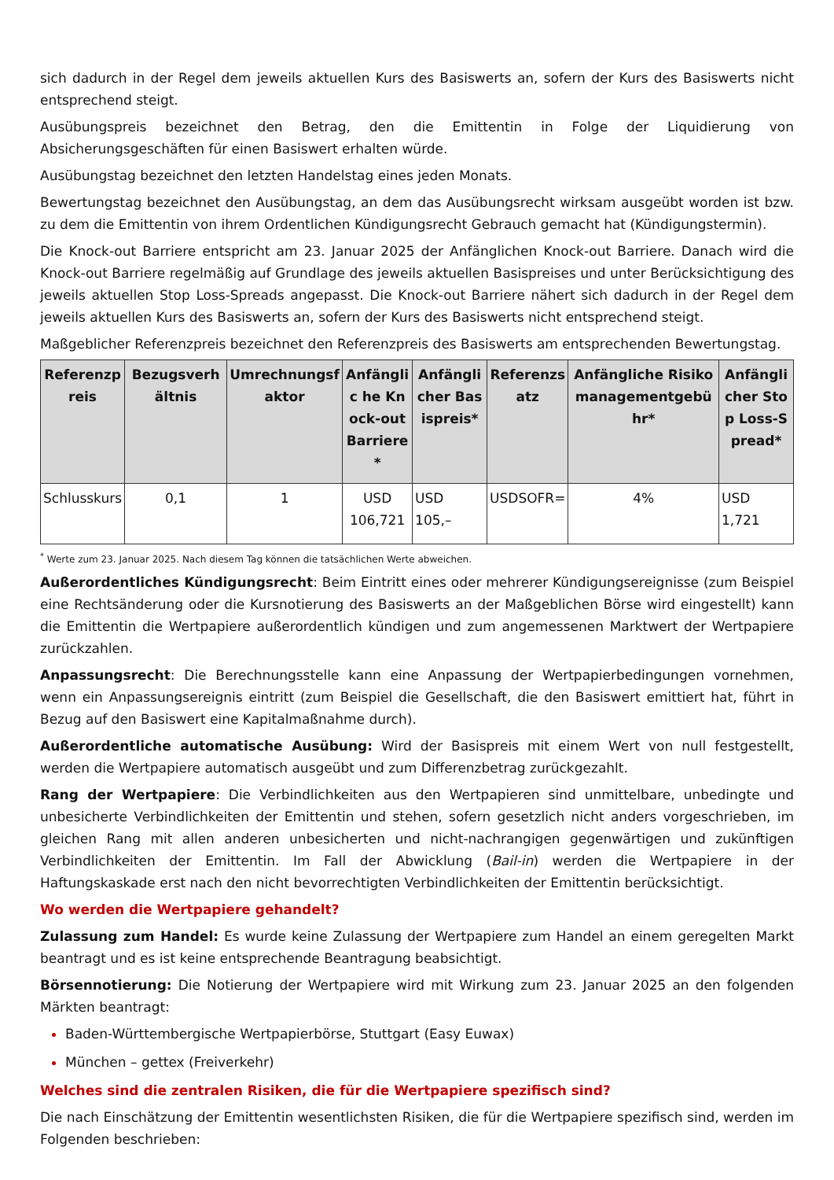sich dadurch in der Regel dem jeweils aktuellen Kurs des Basiswerts an, sofern der Kurs des Basiswerts nicht entsprechend steigt.
Ausübungspreis bezeichnet den Betrag, den die Emittentin in Folge der Liquidierung von Absicherungsgeschäften für einen Basiswert erhalten würde.
Ausübungstag bezeichnet den letzten Handelstag eines jeden Monats.
Bewertungstag bezeichnet den Ausübungstag, an dem das Ausübungsrecht wirksam ausgeübt worden ist bzw. zu dem die Emittentin von ihrem Ordentlichen Kündigungsrecht Gebrauch gemacht hat (Kündigungstermin).
Die Knock-out Barriere entspricht am 23. Januar 2025 der Anfänglichen Knock-out Barriere. Danach wird die Knock-out Barriere regelmäßig auf Grundlage des jeweils aktuellen Basispreises und unter Berücksichtigung des jeweils aktuellen Stop Loss-Spreads angepasst. Die Knock-out Barriere nähert sich dadurch in der Regel dem jeweils aktuellen Kurs des Basiswerts an, sofern der Kurs des Basiswerts nicht entsprechend steigt.
Maßgeblicher Referenzpreis bezeichnet den Referenzpreis des Basiswerts am entsprechenden Bewertungstag.
| Referenzpreis | Bezugsverhältnis | Umrechnungsfaktor | Anfänglic he Knock-out Barriere* | Anfänglicher Basispreis* | Referenzsatz | Anfängliche Risikomanagementgebühr* | Anfänglicher Stop Loss-Spread* |
| --- | --- | --- | --- | --- | --- | --- | --- |
| Schlusskurs | 0,1 | 1 | USD 106,721 | USD 105,– | USDSOFR= | 4% | USD 1,721 |
<sup>*</sup> Werte zum 23. Januar 2025. Nach diesem Tag können die tatsächlichen Werte abweichen.
Außerordentliches Kündigungsrecht: Beim Eintritt eines oder mehrerer Kündigungsereignisse (zum Beispiel eine Rechtsänderung oder die Kursnotierung des Basiswerts an der Maßgeblichen Börse wird eingestellt) kann die Emittentin die Wertpapiere außerordentlich kündigen und zum angemessenen Marktwert der Wertpapiere zurückzahlen.
Anpassungsrecht: Die Berechnungsstelle kann eine Anpassung der Wertpapierbedingungen vornehmen, wenn ein Anpassungsereignis eintritt (zum Beispiel die Gesellschaft, die den Basiswert emittiert hat, führt in Bezug auf den Basiswert eine Kapitalmaßnahme durch).
Außerordentliche automatische Ausübung: Wird der Basispreis mit einem Wert von null festgestellt, werden die Wertpapiere automatisch ausgeübt und zum Differenzbetrag zurückgezahlt.
Rang der Wertpapiere: Die Verbindlichkeiten aus den Wertpapieren sind unmittelbare, unbedingte und unbesicherte Verbindlichkeiten der Emittentin und stehen, sofern gesetzlich nicht anders vorgeschrieben, im gleichen Rang mit allen anderen unbesicherten und nicht-nachrangigen gegenwärtigen und zukünftigen Verbindlichkeiten der Emittentin. Im Fall der Abwicklung (Bail-in) werden die Wertpapiere in der Haftungskaskade erst nach den nicht bevorrechtigten Verbindlichkeiten der Emittentin berücksichtigt.
Wo werden die Wertpapiere gehandelt?
Zulassung zum Handel: Es wurde keine Zulassung der Wertpapiere zum Handel an einem geregelten Markt beantragt und es ist keine entsprechende Beantragung beabsichtigt.
Börsennotierung: Die Notierung der Wertpapiere wird mit Wirkung zum 23. Januar 2025 an den folgenden Märkten beantragt:
Baden-Württembergische Wertpapierbörse, Stuttgart (Easy Euwax)
München – gettex (Freiverkehr)
Welches sind die zentralen Risiken, die für die Wertpapiere spezifisch sind?
Die nach Einschätzung der Emittentin wesentlichsten Risiken, die für die Wertpapiere spezifisch sind, werden im Folgenden beschrieben: